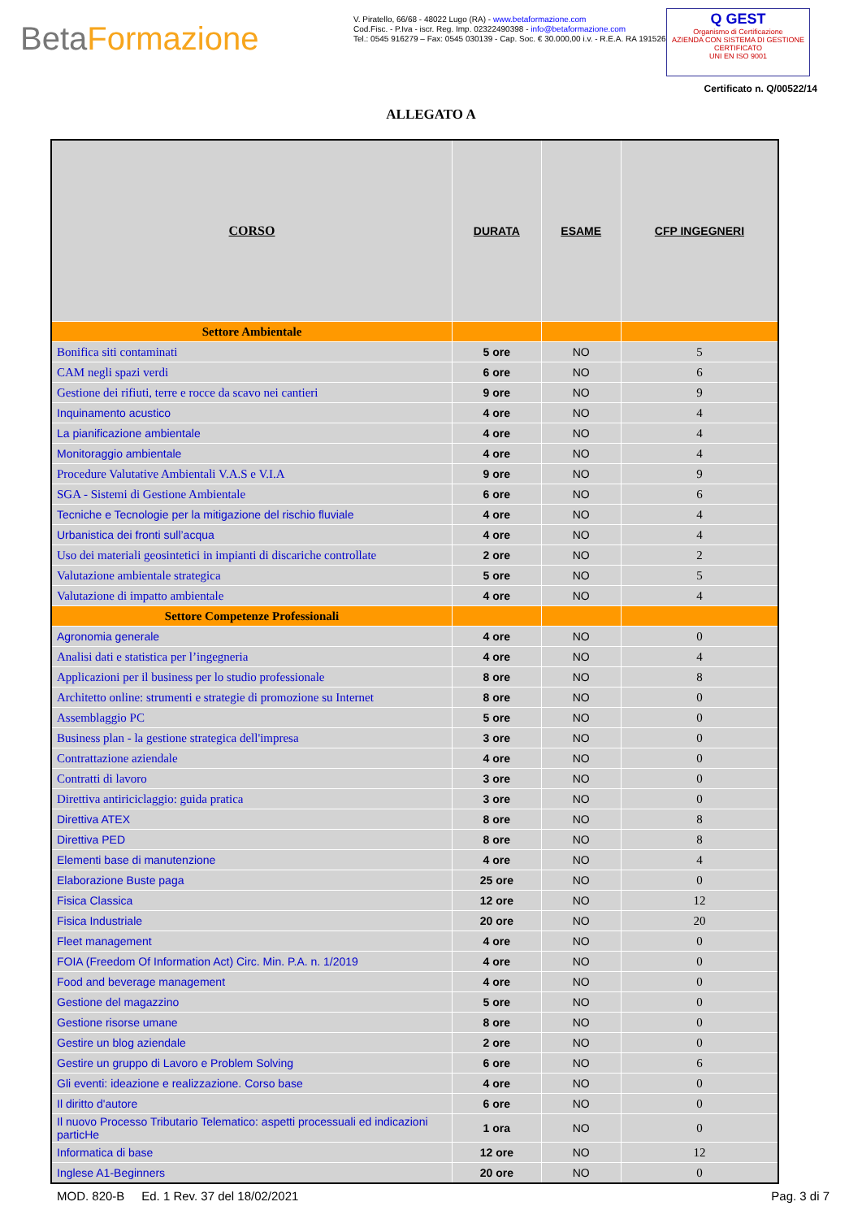BetaFormazione
V. Piratello, 66/68 - 48022 Lugo (RA) - www.betaformazione.com
Cod.Fisc. - P.Iva - iscr. Reg. Imp. 02322490398 - info@betaformazione.com
Tel.: 0545 916279 – Fax: 0545 030139 - Cap. Soc. € 30.000,00 i.v. - R.E.A. RA 191526
Q GEST
Organismo di Certificazione
AZIENDA CON SISTEMA DI GESTIONE CERTIFICATO
UNI EN ISO 9001
Certificato n. Q/00522/14
ALLEGATO A
| CORSO | DURATA | ESAME | CFP INGEGNERI |
| --- | --- | --- | --- |
| Settore Ambientale | | | |
| Bonifica siti contaminati | 5 ore | NO | 5 |
| CAM negli spazi verdi | 6 ore | NO | 6 |
| Gestione dei rifiuti, terre e rocce da scavo nei cantieri | 9 ore | NO | 9 |
| Inquinamento acustico | 4 ore | NO | 4 |
| La pianificazione ambientale | 4 ore | NO | 4 |
| Monitoraggio ambientale | 4 ore | NO | 4 |
| Procedure Valutative Ambientali V.A.S e V.I.A | 9 ore | NO | 9 |
| SGA - Sistemi di Gestione Ambientale | 6 ore | NO | 6 |
| Tecniche e Tecnologie per la mitigazione del rischio fluviale | 4 ore | NO | 4 |
| Urbanistica dei fronti sull’acqua | 4 ore | NO | 4 |
| Uso dei materiali geosintetici in impianti di discariche controllate | 2 ore | NO | 2 |
| Valutazione ambientale strategica | 5 ore | NO | 5 |
| Valutazione di impatto ambientale | 4 ore | NO | 4 |
| Settore Competenze Professionali | | | |
| Agronomia generale | 4 ore | NO | 0 |
| Analisi dati e statistica per l’ingegneria | 4 ore | NO | 4 |
| Applicazioni per il business per lo studio professionale | 8 ore | NO | 8 |
| Architetto online: strumenti e strategie di promozione su Internet | 8 ore | NO | 0 |
| Assemblaggio PC | 5 ore | NO | 0 |
| Business plan - la gestione strategica dell'impresa | 3 ore | NO | 0 |
| Contrattazione aziendale | 4 ore | NO | 0 |
| Contratti di lavoro | 3 ore | NO | 0 |
| Direttiva antiriciclaggio: guida pratica | 3 ore | NO | 0 |
| Direttiva ATEX | 8 ore | NO | 8 |
| Direttiva PED | 8 ore | NO | 8 |
| Elementi base di manutenzione | 4 ore | NO | 4 |
| Elaborazione Buste paga | 25 ore | NO | 0 |
| Fisica Classica | 12 ore | NO | 12 |
| Fisica Industriale | 20 ore | NO | 20 |
| Fleet management | 4 ore | NO | 0 |
| FOIA (Freedom Of Information Act) Circ. Min. P.A. n. 1/2019 | 4 ore | NO | 0 |
| Food and beverage management | 4 ore | NO | 0 |
| Gestione del magazzino | 5 ore | NO | 0 |
| Gestione risorse umane | 8 ore | NO | 0 |
| Gestire un blog aziendale | 2 ore | NO | 0 |
| Gestire un gruppo di Lavoro e Problem Solving | 6 ore | NO | 6 |
| Gli eventi: ideazione e realizzazione. Corso base | 4 ore | NO | 0 |
| Il diritto d'autore | 6 ore | NO | 0 |
| Il nuovo Processo Tributario Telematico: aspetti processuali ed indicazioni particHe | 1 ora | NO | 0 |
| Informatica di base | 12 ore | NO | 12 |
| Inglese A1-Beginners | 20 ore | NO | 0 |
MOD. 820-B Ed. 1 Rev. 37 del 18/02/2021 Pag. 3 di 7